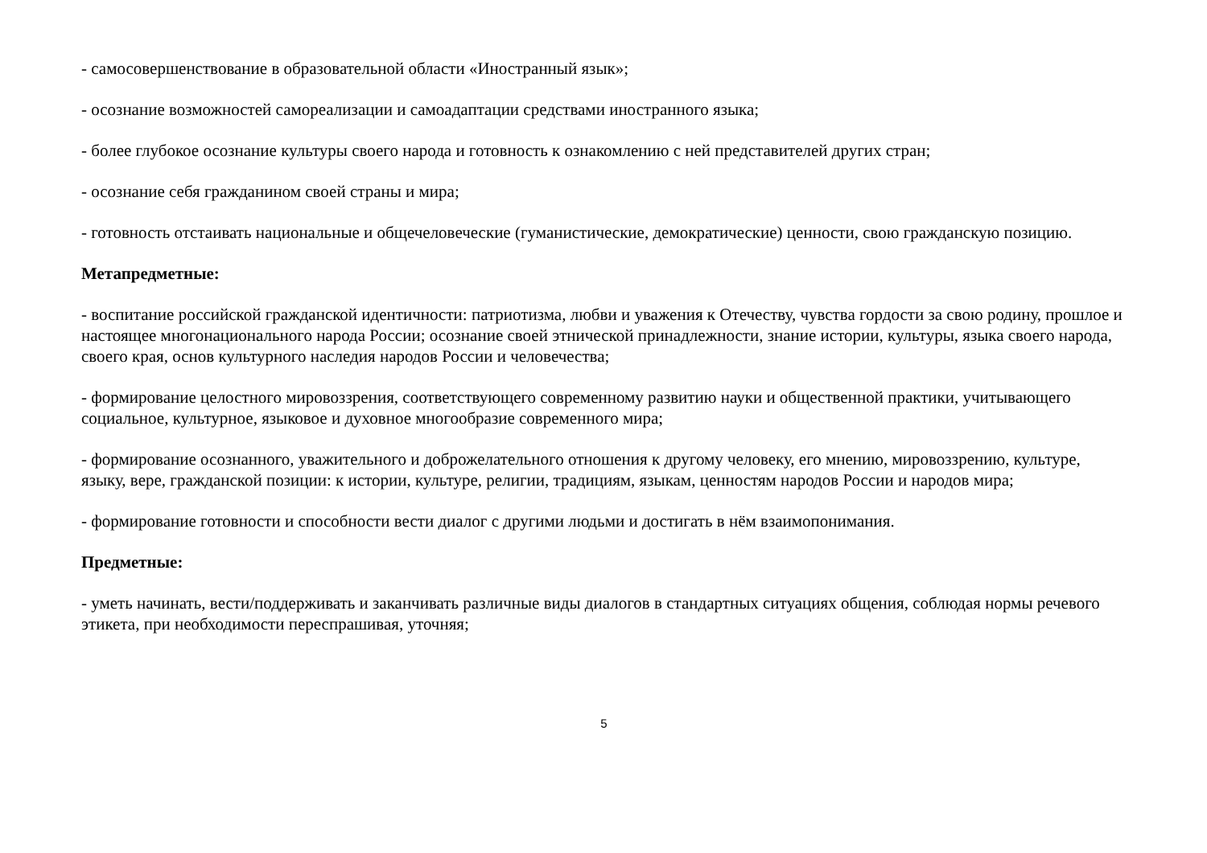- самосовершенствование в образовательной области «Иностранный язык»;
- осознание возможностей самореализации и самоадаптации средствами иностранного языка;
- более глубокое осознание культуры своего народа и готовность к ознакомлению с ней представителей других стран;
- осознание себя гражданином своей страны и мира;
- готовность отстаивать национальные и общечеловеческие (гуманистические, демократические) ценности, свою гражданскую позицию.
Метапредметные:
- воспитание российской гражданской идентичности: патриотизма, любви и уважения к Отечеству, чувства гордости за свою родину, прошлое и настоящее многонационального народа России; осознание своей этнической принадлежности, знание истории, культуры, языка своего народа, своего края, основ культурного наследия народов России и человечества;
- формирование целостного мировоззрения, соответствующего современному развитию науки и общественной практики, учитывающего социальное, культурное, языковое и духовное многообразие современного мира;
- формирование осознанного, уважительного и доброжелательного отношения к другому человеку, его мнению, мировоззрению, культуре, языку, вере, гражданской позиции: к истории, культуре, религии, традициям, языкам, ценностям народов России и народов мира;
- формирование готовности и способности вести диалог с другими людьми и достигать в нём взаимопонимания.
Предметные:
- уметь начинать, вести/поддерживать и заканчивать различные виды диалогов в стандартных ситуациях общения, соблюдая нормы речевого этикета, при необходимости переспрашивая, уточняя;
5